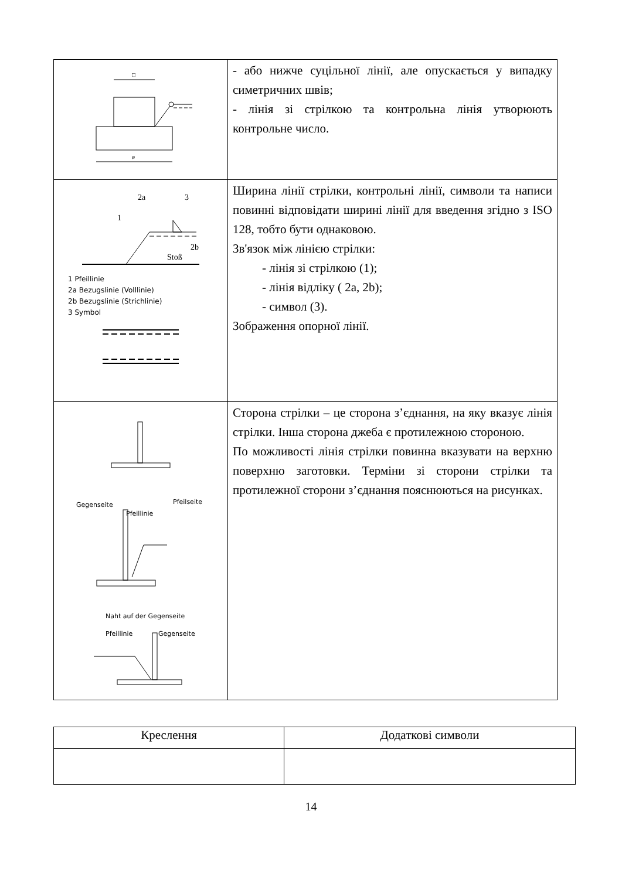| ø □ | - або нижче суцільної лінії, але опускається у випадку симетричних швів; - лінія зі стрілкою та контрольна лінія утворюють контрольне число. |
| 2a 3 1 2b Stoß 1 Pfeillinie 2a Bezugslinie (Volllinie) 2b Bezugslinie (Strichlinie) 3 Symbol | Ширина лінії стрілки, контрольні лінії, символи та написи повинні відповідати ширині лінії для введення згідно з ISO 128, тобто бути однаковою. Зв'язок між лінією стрілки: - лінія зі стрілкою (1); - лінія відліку ( 2a, 2b); - символ (3). Зображення опорної лінії. |
| Gegenseite Pfeilseite Pfeillinie Naht auf der Gegenseite Pfeillinie Gegenseite | Сторона стрілки – це сторона з’єднання, на яку вказує лінія стрілки. Інша сторона джеба є протилежною стороною. По можливості лінія стрілки повинна вказувати на верхню поверхню заготовки. Терміни зі сторони стрілки та протилежної сторони з’єднання пояснюються на рисунках. |
| Креслення | Додаткові символи |
| --- | --- |
14